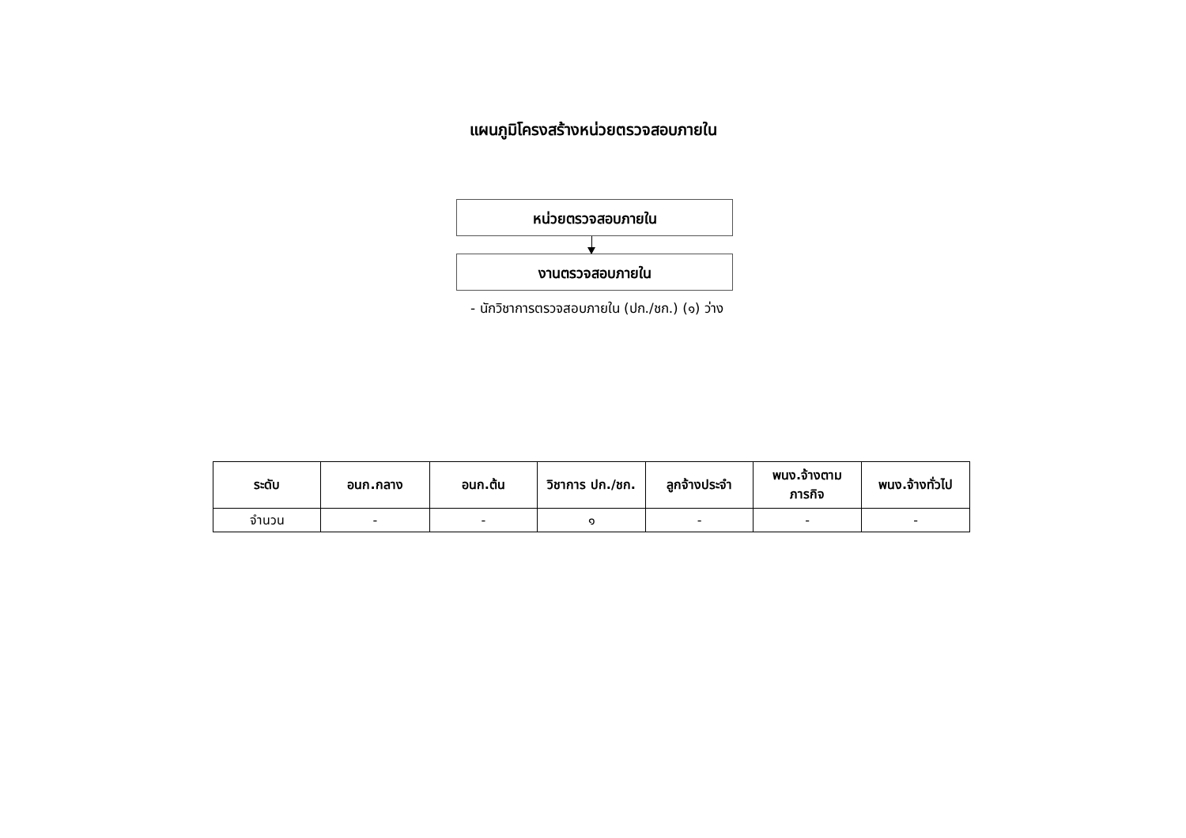แผนภูมิโครงสร้างหน่วยตรวจสอบภายใน
หน่วยตรวจสอบภายใน
งานตรวจสอบภายใน
- นักวิชาการตรวจสอบภายใน (ปก./ชก.) (๑) ว่าง
| ระดับ | อนก.กลาง | อนก.ต้น | วิชาการ ปก./ชก. | ลูกจ้างประจำ | พนง.จ้างตาม ภารกิจ | พนง.จ้างทั่วไป |
| --- | --- | --- | --- | --- | --- | --- |
| จำนวน | - | - | ๑ | - | - | - |